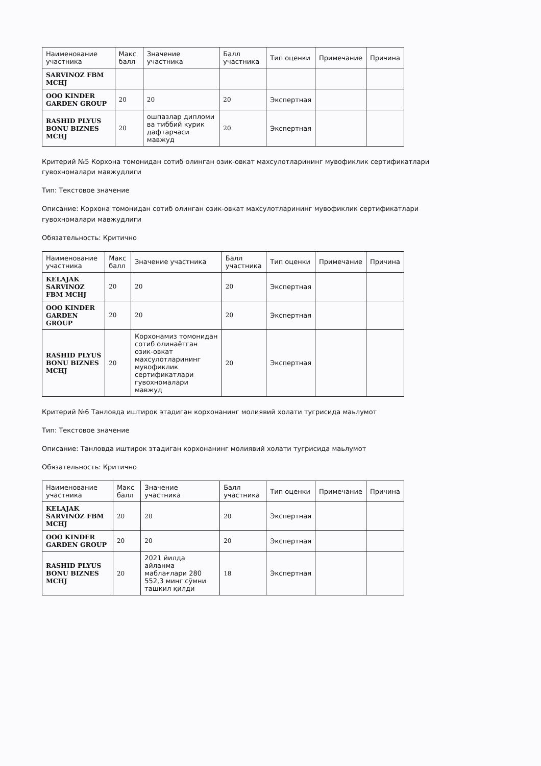| Наименование участника | Макс балл | Значение участника | Балл участника | Тип оценки | Примечание | Причина |
| --- | --- | --- | --- | --- | --- | --- |
| SARVINOZ FBM MCHJ | | | | | | |
| ООО KINDER GARDEN GROUP | 20 | 20 | 20 | Экспертная | | |
| RASHID PLYUS BONU BIZNES MCHJ | 20 | ошпазлар дипломи ва тиббий курик дафтарчаси мавжуд | 20 | Экспертная | | |
Критерий №5 Корхона томонидан сотиб олинган озик-овкат махсулотларининг мувофиклик сертификатлари гувохномалари мавжудлиги
Тип: Текстовое значение
Описание: Корхона томонидан сотиб олинган озик-овкат махсулотларининг мувофиклик сертификатлари гувохномалари мавжудлиги
Обязательность: Критично
| Наименование участника | Макс балл | Значение участника | Балл участника | Тип оценки | Примечание | Причина |
| --- | --- | --- | --- | --- | --- | --- |
| KELAJAK SARVINOZ FBM MCHJ | 20 | 20 | 20 | Экспертная | | |
| ООО KINDER GARDEN GROUP | 20 | 20 | 20 | Экспертная | | |
| RASHID PLYUS BONU BIZNES MCHJ | 20 | Корхонамиз томонидан сотиб олинаётган озик-овкат махсулотларининг мувофиклик сертификатлари гувохномалари мавжуд | 20 | Экспертная | | |
Критерий №6 Танловда иштирок этадиган корхонанинг молиявий холати тугрисида маьлумот
Тип: Текстовое значение
Описание: Танловда иштирок этадиган корхонанинг молиявий холати тугрисида маьлумот
Обязательность: Критично
| Наименование участника | Макс балл | Значение участника | Балл участника | Тип оценки | Примечание | Причина |
| --- | --- | --- | --- | --- | --- | --- |
| KELAJAK SARVINOZ FBM MCHJ | 20 | 20 | 20 | Экспертная | | |
| ООО KINDER GARDEN GROUP | 20 | 20 | 20 | Экспертная | | |
| RASHID PLYUS BONU BIZNES MCHJ | 20 | 2021 йилда айланма маблағлари 280 552,3 минг сўмни ташкил қилди | 18 | Экспертная | | |